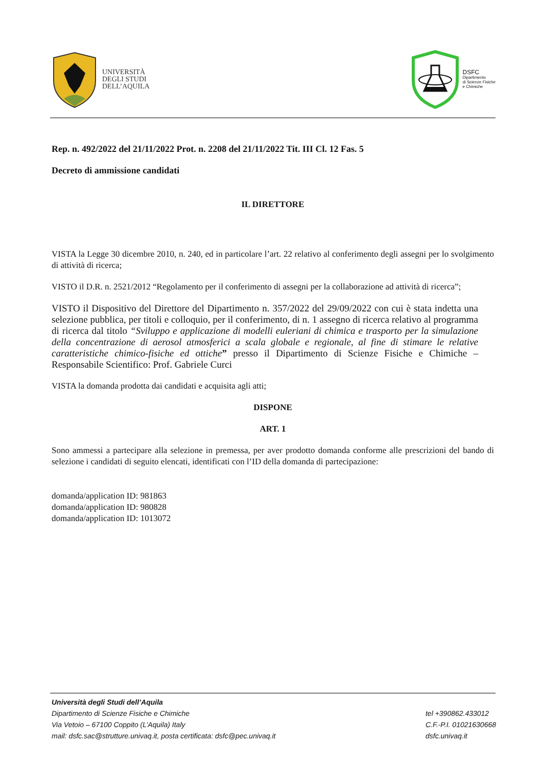UNIVERSITÀ
DEGLI STUDI
DELL’AQUILA
DSFC
Dipartimento
di Scienze Fisiche
e Chimiche
Rep. n. 492/2022 del 21/11/2022 Prot. n. 2208 del 21/11/2022 Tit. III Cl. 12 Fas. 5
Decreto di ammissione candidati
IL DIRETTORE
VISTA la Legge 30 dicembre 2010, n. 240, ed in particolare l’art. 22 relativo al conferimento degli assegni per lo svolgimento di attività di ricerca;
VISTO il D.R. n. 2521/2012 “Regolamento per il conferimento di assegni per la collaborazione ad attività di ricerca”;
VISTO il Dispositivo del Direttore del Dipartimento n. 357/2022 del 29/09/2022 con cui è stata indetta una selezione pubblica, per titoli e colloquio, per il conferimento, di n. 1 assegno di ricerca relativo al programma di ricerca dal titolo “Sviluppo e applicazione di modelli euleriani di chimica e trasporto per la simulazione della concentrazione di aerosol atmosferici a scala globale e regionale, al fine di stimare le relative caratteristiche chimico-fisiche ed ottiche” presso il Dipartimento di Scienze Fisiche e Chimiche – Responsabile Scientifico: Prof. Gabriele Curci
VISTA la domanda prodotta dai candidati e acquisita agli atti;
DISPONE
ART. 1
Sono ammessi a partecipare alla selezione in premessa, per aver prodotto domanda conforme alle prescrizioni del bando di selezione i candidati di seguito elencati, identificati con l’ID della domanda di partecipazione:
domanda/application ID: 981863
domanda/application ID: 980828
domanda/application ID: 1013072
Università degli Studi dell’Aquila
Dipartimento di Scienze Fisiche e Chimiche
Via Vetoio – 67100 Coppito (L’Aquila) Italy
mail: dsfc.sac@strutture.univaq.it, posta certificata: dsfc@pec.univaq.it
tel +390862.433012
C.F.-P.I. 01021630668
dsfc.univaq.it